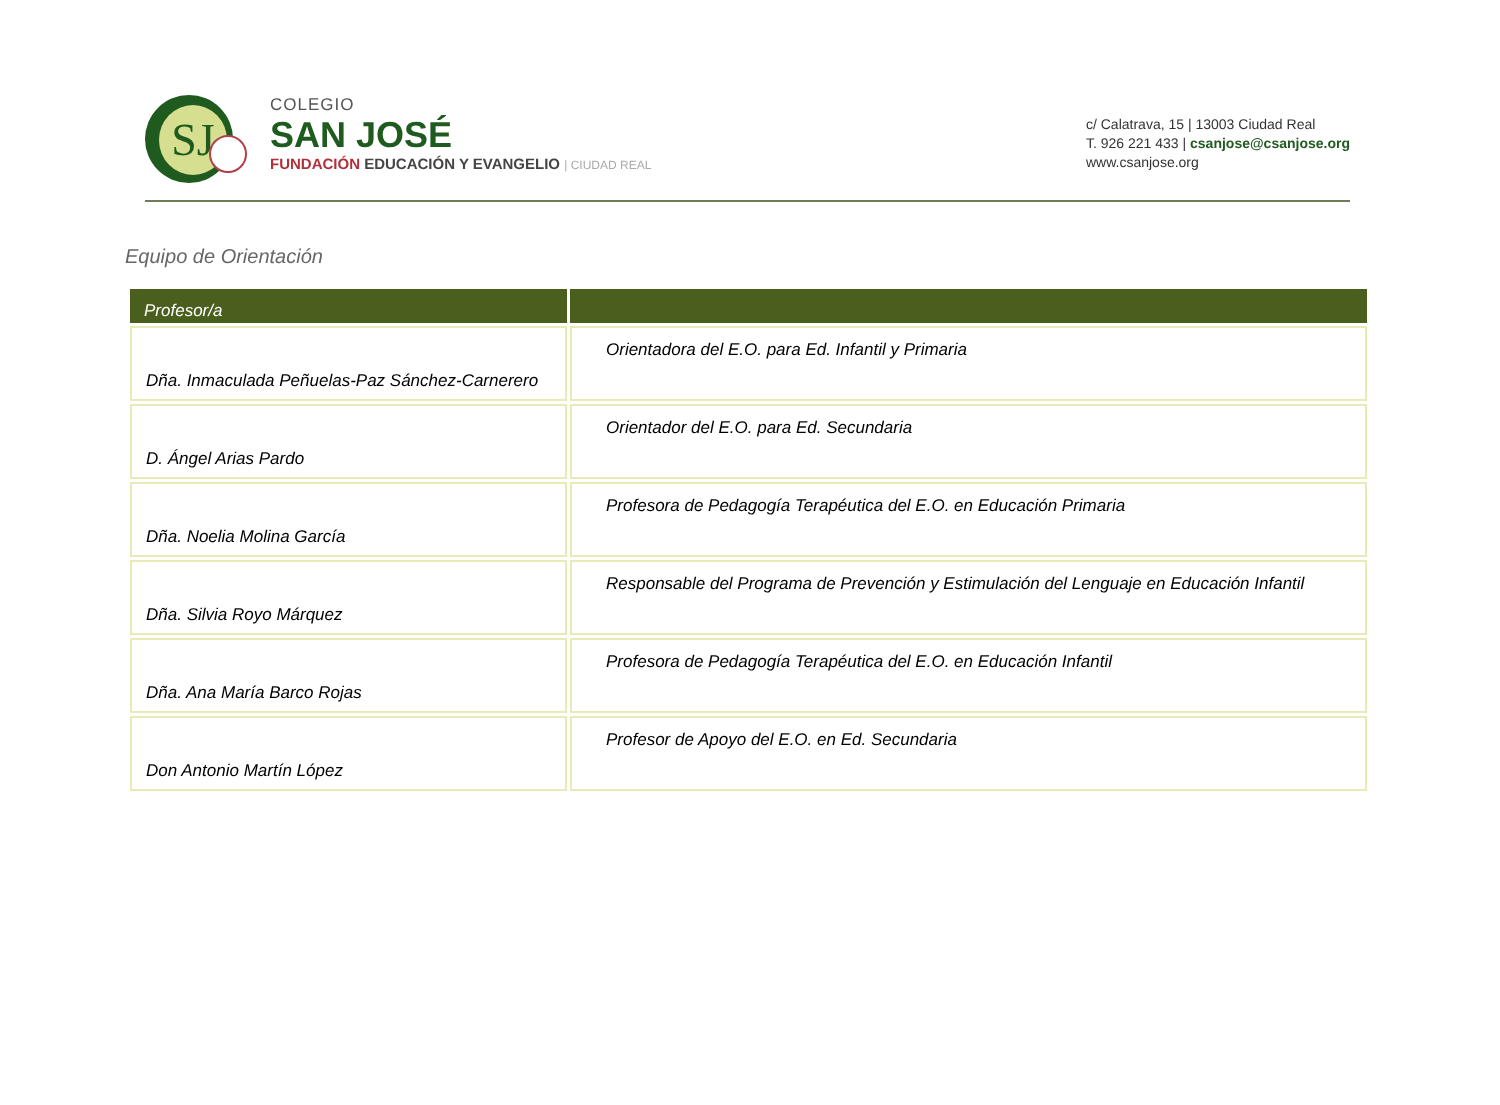SJ
COLEGIO
SAN JOSÉ
FUNDACIÓN EDUCACIÓN Y EVANGELIO | CIUDAD REAL
c/ Calatrava, 15 | 13003 Ciudad Real
T. 926 221 433 | csanjose@csanjose.org
www.csanjose.org
Equipo de Orientación
| Profesor/a | |
| --- | --- |
| Dña. Inmaculada Peñuelas-Paz Sánchez-Carnerero | Orientadora del E.O. para Ed. Infantil y Primaria |
| D. Ángel Arias Pardo | Orientador del E.O. para Ed. Secundaria |
| Dña. Noelia Molina García | Profesora de Pedagogía Terapéutica del E.O. en Educación Primaria |
| Dña. Silvia Royo Márquez | Responsable del Programa de Prevención y Estimulación del Lenguaje en Educación Infantil |
| Dña. Ana María Barco Rojas | Profesora de Pedagogía Terapéutica del E.O. en Educación Infantil |
| Don Antonio Martín López | Profesor de Apoyo del E.O. en Ed. Secundaria |